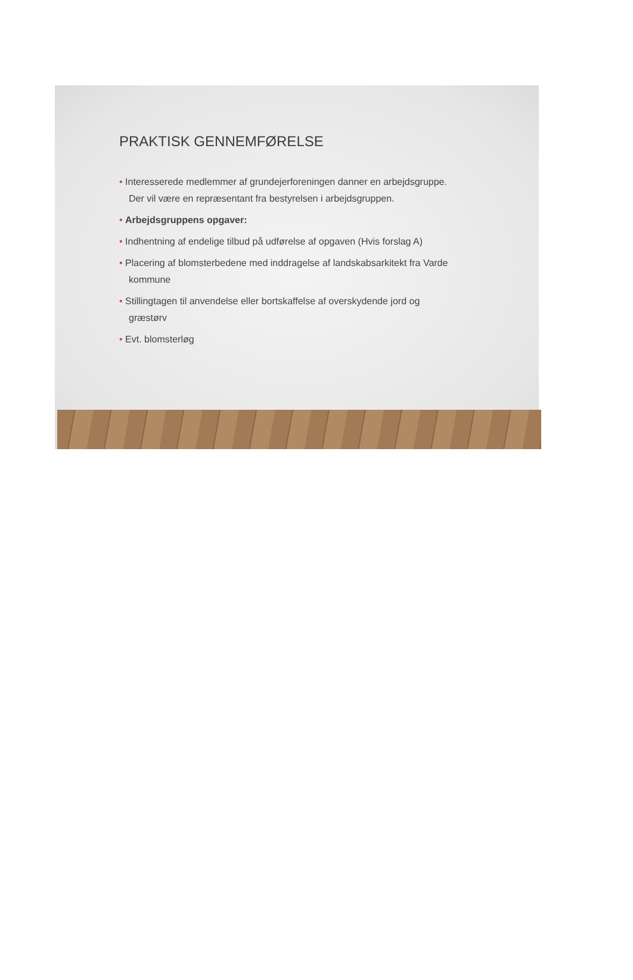PRAKTISK GENNEMFØRELSE
• Interesserede medlemmer af grundejerforeningen danner en arbejdsgruppe. Der vil være en repræsentant fra bestyrelsen i arbejdsgruppen.
• Arbejdsgruppens opgaver:
• Indhentning af endelige tilbud på udførelse af opgaven (Hvis forslag A)
• Placering af blomsterbedene med inddragelse af landskabsarkitekt fra Varde kommune
• Stillingtagen til anvendelse eller bortskaffelse af overskydende jord og græstørv
• Evt. blomsterløg